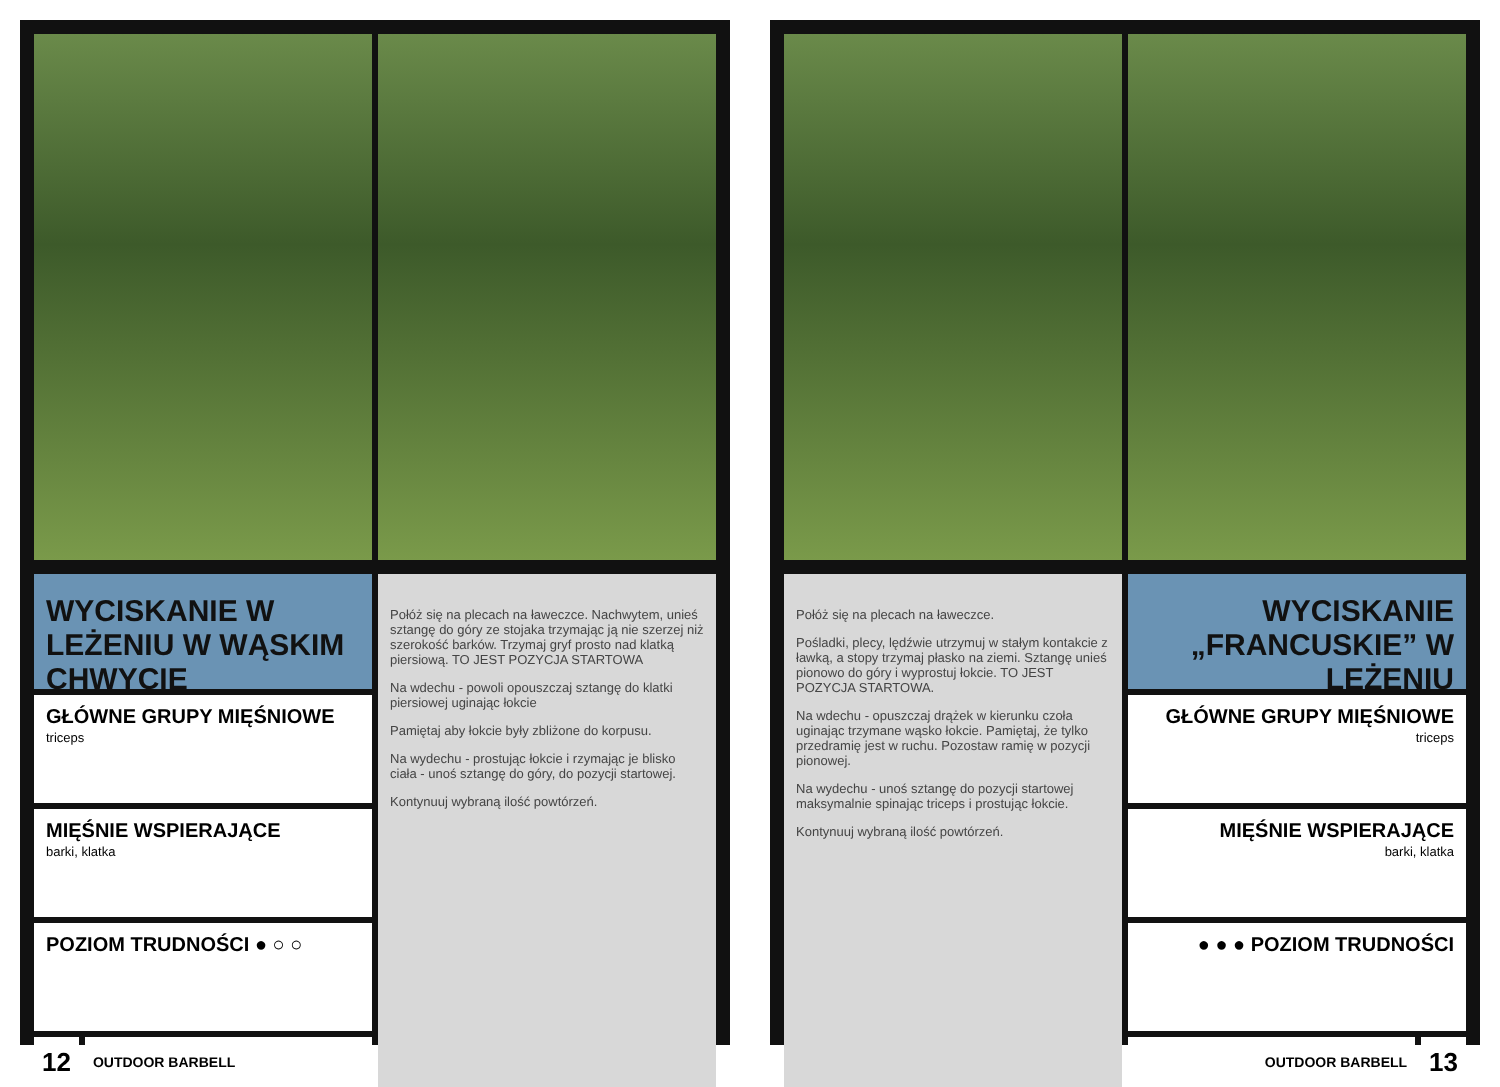WYCISKANIE W LEŻENIU W WĄSKIM CHWYCIE
GŁÓWNE GRUPY MIĘŚNIOWE
triceps
MIĘŚNIE WSPIERAJĄCE
barki, klatka
POZIOM TRUDNOŚCI ● ○ ○
12
OUTDOOR BARBELL
Połóż się na plecach na ławeczce. Nachwytem, unieś sztangę do góry ze stojaka trzymając ją nie szerzej niż szerokość barków. Trzymaj gryf prosto nad klatką piersiową. TO JEST POZYCJA STARTOWA
Na wdechu - powoli opouszczaj sztangę do klatki piersiowej uginając łokcie
Pamiętaj aby łokcie były zbliżone do korpusu.
Na wydechu - prostując łokcie i rzymając je blisko ciała - unoś sztangę do góry, do pozycji startowej.
Kontynuuj wybraną ilość powtórzeń.
Połóż się na plecach na ławeczce.
Pośladki, plecy, lędźwie utrzymuj w stałym kontakcie z ławką, a stopy trzymaj płasko na ziemi. Sztangę unieś pionowo do góry i wyprostuj łokcie. TO JEST POZYCJA STARTOWA.
Na wdechu - opuszczaj drążek w kierunku czoła uginając trzymane wąsko łokcie. Pamiętaj, że tylko przedramię jest w ruchu. Pozostaw ramię w pozycji pionowej.
Na wydechu - unoś sztangę do pozycji startowej maksymalnie spinając triceps i prostując łokcie.
Kontynuuj wybraną ilość powtórzeń.
WYCISKANIE „FRANCUSKIE” W LEŻENIU
GŁÓWNE GRUPY MIĘŚNIOWE
triceps
MIĘŚNIE WSPIERAJĄCE
barki, klatka
● ● ● POZIOM TRUDNOŚCI
OUTDOOR BARBELL
13